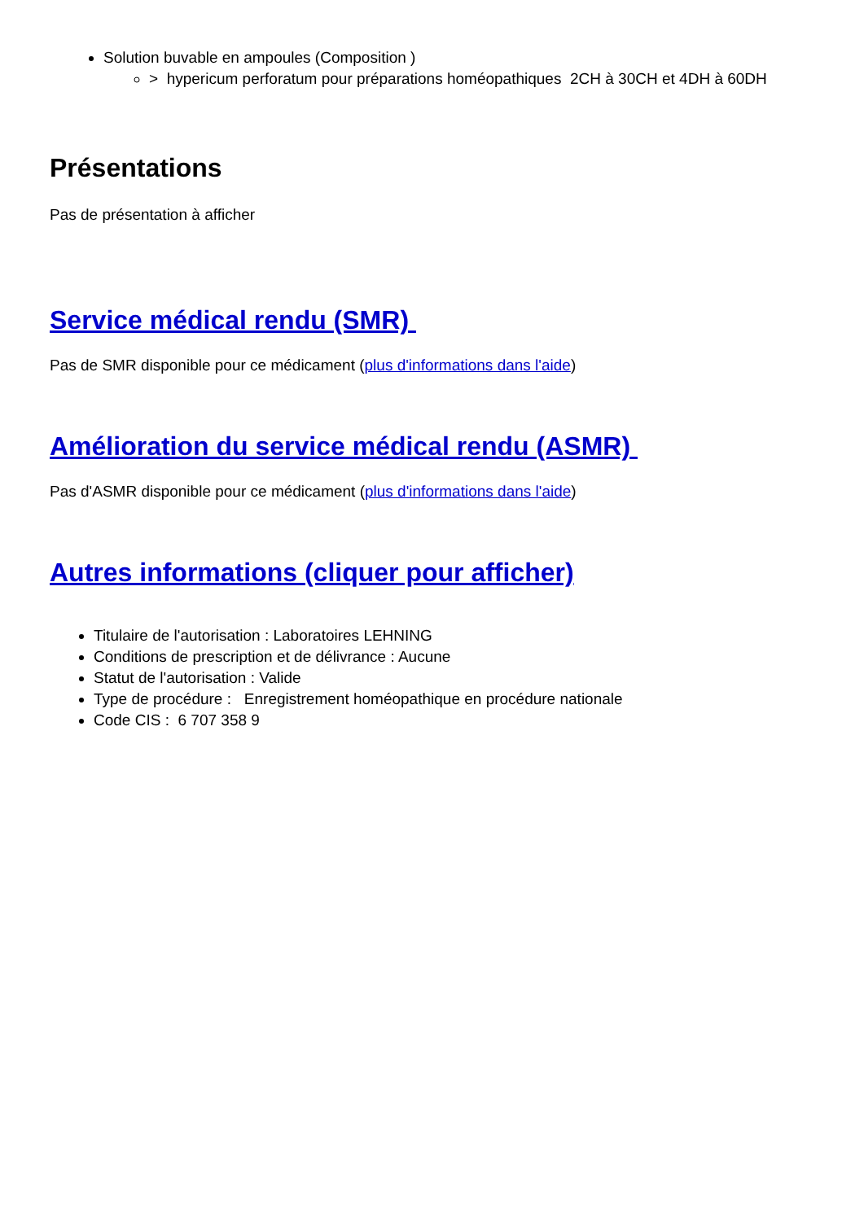Solution buvable en ampoules (Composition )
> hypericum perforatum pour préparations homéopathiques 2CH à 30CH et 4DH à 60DH
Présentations
Pas de présentation à afficher
Service médical rendu (SMR)
Pas de SMR disponible pour ce médicament (plus d'informations dans l'aide)
Amélioration du service médical rendu (ASMR)
Pas d'ASMR disponible pour ce médicament (plus d'informations dans l'aide)
Autres informations (cliquer pour afficher)
Titulaire de l'autorisation : Laboratoires LEHNING
Conditions de prescription et de délivrance : Aucune
Statut de l'autorisation : Valide
Type de procédure : Enregistrement homéopathique en procédure nationale
Code CIS : 6 707 358 9